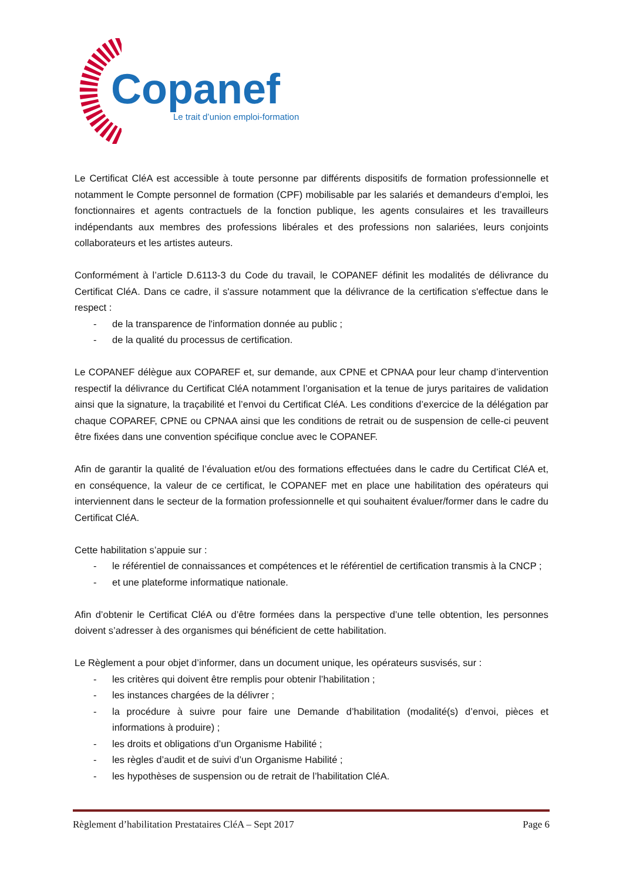Copanef
Le trait d’union emploi-formation
Le Certificat CléA est accessible à toute personne par différents dispositifs de formation professionnelle et notamment le Compte personnel de formation (CPF) mobilisable par les salariés et demandeurs d’emploi, les fonctionnaires et agents contractuels de la fonction publique, les agents consulaires et les travailleurs indépendants aux membres des professions libérales et des professions non salariées, leurs conjoints collaborateurs et les artistes auteurs.
Conformément à l’article D.6113-3 du Code du travail, le COPANEF définit les modalités de délivrance du Certificat CléA. Dans ce cadre, il s'assure notamment que la délivrance de la certification s'effectue dans le respect :
- de la transparence de l'information donnée au public ;
- de la qualité du processus de certification.
Le COPANEF délègue aux COPAREF et, sur demande, aux CPNE et CPNAA pour leur champ d’intervention respectif la délivrance du Certificat CléA notamment l’organisation et la tenue de jurys paritaires de validation ainsi que la signature, la traçabilité et l’envoi du Certificat CléA. Les conditions d’exercice de la délégation par chaque COPAREF, CPNE ou CPNAA ainsi que les conditions de retrait ou de suspension de celle-ci peuvent être fixées dans une convention spécifique conclue avec le COPANEF.
Afin de garantir la qualité de l’évaluation et/ou des formations effectuées dans le cadre du Certificat CléA et, en conséquence, la valeur de ce certificat, le COPANEF met en place une habilitation des opérateurs qui interviennent dans le secteur de la formation professionnelle et qui souhaitent évaluer/former dans le cadre du Certificat CléA.
Cette habilitation s’appuie sur :
- le référentiel de connaissances et compétences et le référentiel de certification transmis à la CNCP ;
- et une plateforme informatique nationale.
Afin d’obtenir le Certificat CléA ou d’être formées dans la perspective d’une telle obtention, les personnes doivent s’adresser à des organismes qui bénéficient de cette habilitation.
Le Règlement a pour objet d’informer, dans un document unique, les opérateurs susvisés, sur :
- les critères qui doivent être remplis pour obtenir l’habilitation ;
- les instances chargées de la délivrer ;
- la procédure à suivre pour faire une Demande d’habilitation (modalité(s) d’envoi, pièces et informations à produire) ;
- les droits et obligations d’un Organisme Habilité ;
- les règles d’audit et de suivi d’un Organisme Habilité ;
- les hypothèses de suspension ou de retrait de l’habilitation CléA.
Règlement d’habilitation Prestataires CléA – Sept 2017 Page 6